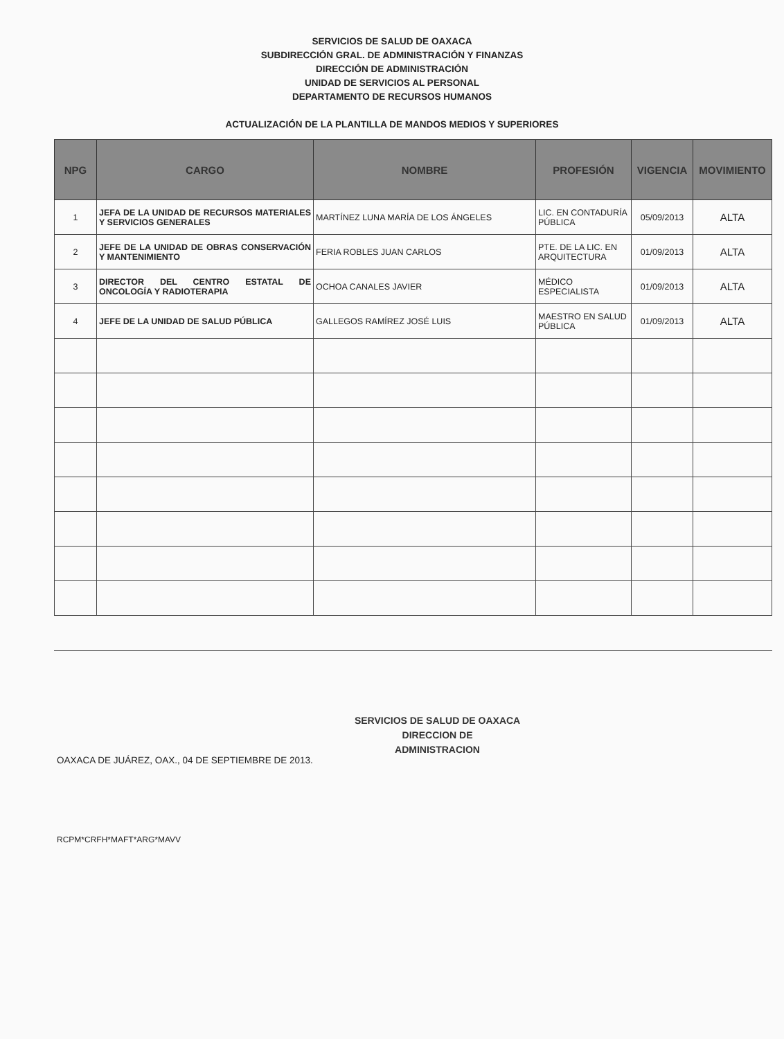SERVICIOS DE SALUD DE OAXACA
SUBDIRECCIÓN GRAL. DE ADMINISTRACIÓN Y FINANZAS
DIRECCIÓN DE ADMINISTRACIÓN
UNIDAD DE SERVICIOS AL PERSONAL
DEPARTAMENTO DE RECURSOS HUMANOS
ACTUALIZACIÓN DE LA PLANTILLA DE MANDOS MEDIOS Y SUPERIORES
| NPG | CARGO | NOMBRE | PROFESIÓN | VIGENCIA | MOVIMIENTO |
| --- | --- | --- | --- | --- | --- |
| 1 | JEFA DE LA UNIDAD DE RECURSOS MATERIALES Y SERVICIOS GENERALES | MARTÍNEZ LUNA MARÍA DE LOS ÁNGELES | LIC. EN CONTADURÍA PÚBLICA | 05/09/2013 | ALTA |
| 2 | JEFE DE LA UNIDAD DE OBRAS CONSERVACIÓN Y MANTENIMIENTO | FERIA ROBLES JUAN CARLOS | PTE. DE LA LIC. EN ARQUITECTURA | 01/09/2013 | ALTA |
| 3 | DIRECTOR DEL CENTRO ESTATAL DE ONCOLOGÍA Y RADIOTERAPIA | OCHOA CANALES JAVIER | MÉDICO ESPECIALISTA | 01/09/2013 | ALTA |
| 4 | JEFE DE LA UNIDAD DE SALUD PÚBLICA | GALLEGOS RAMÍREZ JOSÉ LUIS | MAESTRO EN SALUD PÚBLICA | 01/09/2013 | ALTA |
OAXACA DE JUÁREZ, OAX., 04 DE SEPTIEMBRE DE 2013.
SERVICIOS DE SALUD DE OAXACA
DIRECCION DE
ADMINISTRACION
RCPM*CRFH*MAFT*ARG*MAVV